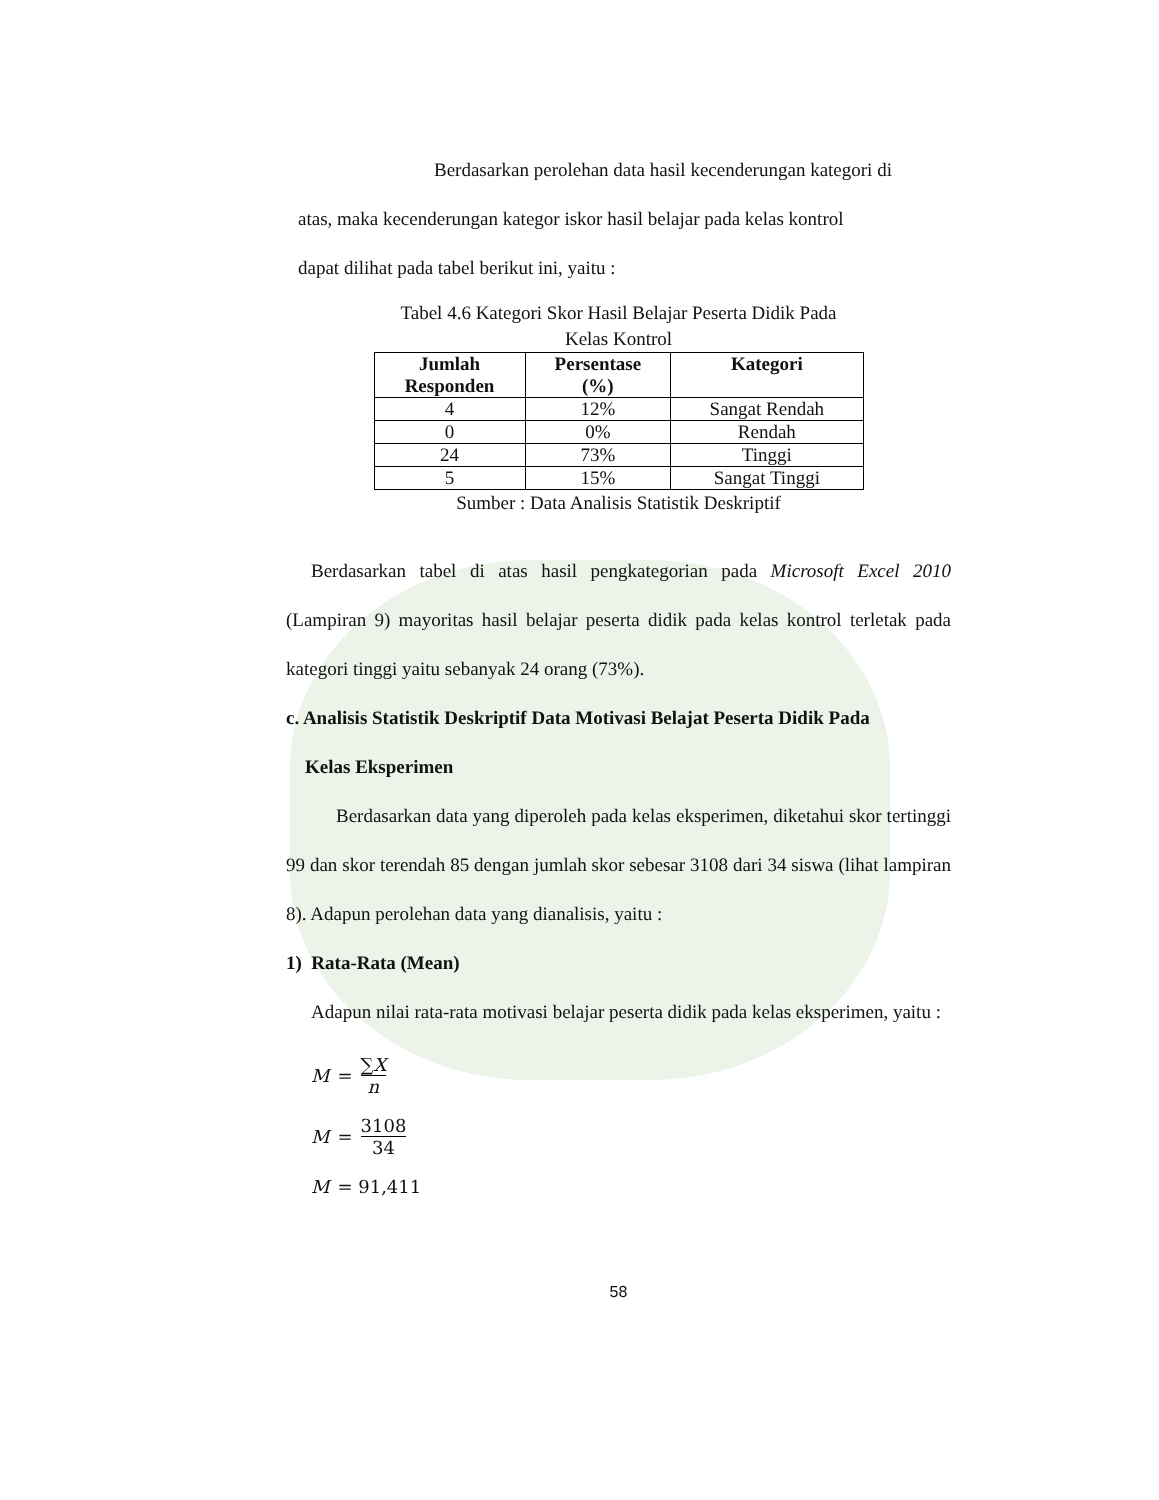Berdasarkan perolehan data hasil kecenderungan kategori di
atas, maka kecenderungan kategor iskor hasil belajar pada kelas kontrol
dapat dilihat pada tabel berikut ini, yaitu :
Tabel 4.6 Kategori Skor Hasil Belajar Peserta Didik Pada
Kelas Kontrol
| Jumlah Responden | Persentase (%) | Kategori |
| --- | --- | --- |
| 4 | 12% | Sangat Rendah |
| 0 | 0% | Rendah |
| 24 | 73% | Tinggi |
| 5 | 15% | Sangat Tinggi |
Sumber : Data Analisis Statistik Deskriptif
Berdasarkan tabel di atas hasil pengkategorian pada Microsoft Excel 2010 (Lampiran 9) mayoritas hasil belajar peserta didik pada kelas kontrol terletak pada kategori tinggi yaitu sebanyak 24 orang (73%).
c. Analisis Statistik Deskriptif Data Motivasi Belajat Peserta Didik Pada
Kelas Eksperimen
Berdasarkan data yang diperoleh pada kelas eksperimen, diketahui skor tertinggi 99 dan skor terendah 85 dengan jumlah skor sebesar 3108 dari 34 siswa (lihat lampiran 8). Adapun perolehan data yang dianalisis, yaitu :
1) Rata-Rata (Mean)
Adapun nilai rata-rata motivasi belajar peserta didik pada kelas eksperimen, yaitu :
M = ∑X n
M = 3108 34
M = 91,411
58